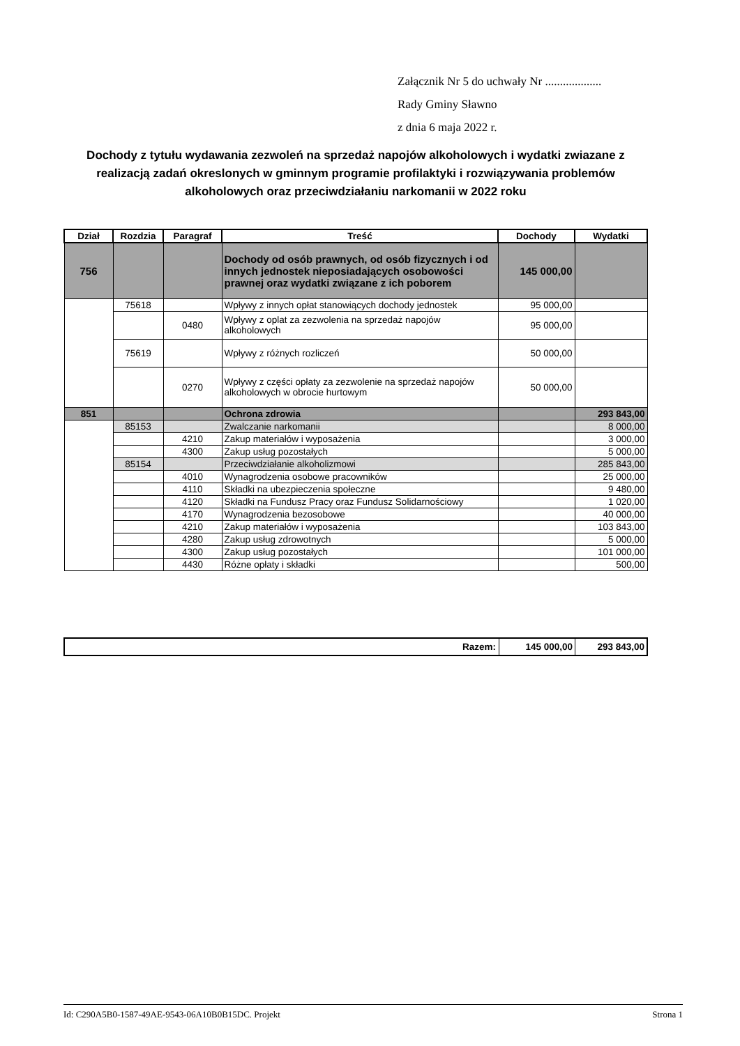Załącznik Nr 5 do uchwały Nr ...................
Rady Gminy Sławno
z dnia 6 maja 2022 r.
Dochody z tytułu wydawania zezwoleń na sprzedaż napojów alkoholowych i wydatki zwiazane z realizacją zadań okreslonych w gminnym programie profilaktyki i rozwiązywania problemów alkoholowych oraz przeciwdziałaniu narkomanii w 2022 roku
| Dział | Rozdzia | Paragraf | Treść | Dochody | Wydatki |
| --- | --- | --- | --- | --- | --- |
| 756 | | | Dochody od osób prawnych, od osób fizycznych i od innych jednostek nieposiadających osobowości prawnej oraz wydatki związane z ich poborem | 145 000,00 | |
| | 75618 | | Wpływy z innych opłat stanowiących dochody jednostek | 95 000,00 | |
| | | 0480 | Wpływy z oplat za zezwolenia na sprzedaż napojów alkoholowych | 95 000,00 | |
| | 75619 | | Wpływy z różnych rozliczeń | 50 000,00 | |
| | | 0270 | Wpływy z części opłaty za zezwolenie na sprzedaż napojów alkoholowych w obrocie hurtowym | 50 000,00 | |
| 851 | | | Ochrona zdrowia | | 293 843,00 |
| | 85153 | | Zwalczanie narkomanii | | 8 000,00 |
| | | 4210 | Zakup materiałów i wyposażenia | | 3 000,00 |
| | | 4300 | Zakup usług pozostałych | | 5 000,00 |
| | 85154 | | Przeciwdziałanie alkoholizmowi | | 285 843,00 |
| | | 4010 | Wynagrodzenia osobowe pracowników | | 25 000,00 |
| | | 4110 | Składki na ubezpieczenia społeczne | | 9 480,00 |
| | | 4120 | Składki na Fundusz Pracy oraz Fundusz Solidarnościowy | | 1 020,00 |
| | | 4170 | Wynagrodzenia bezosobowe | | 40 000,00 |
| | | 4210 | Zakup materiałów i wyposażenia | | 103 843,00 |
| | | 4280 | Zakup usług zdrowotnych | | 5 000,00 |
| | | 4300 | Zakup usług pozostałych | | 101 000,00 |
| | | 4430 | Różne opłaty i składki | | 500,00 |
| Razem: | 145 000,00 | 293 843,00 |
Id: C290A5B0-1587-49AE-9543-06A10B0B15DC. Projekt Strona 1